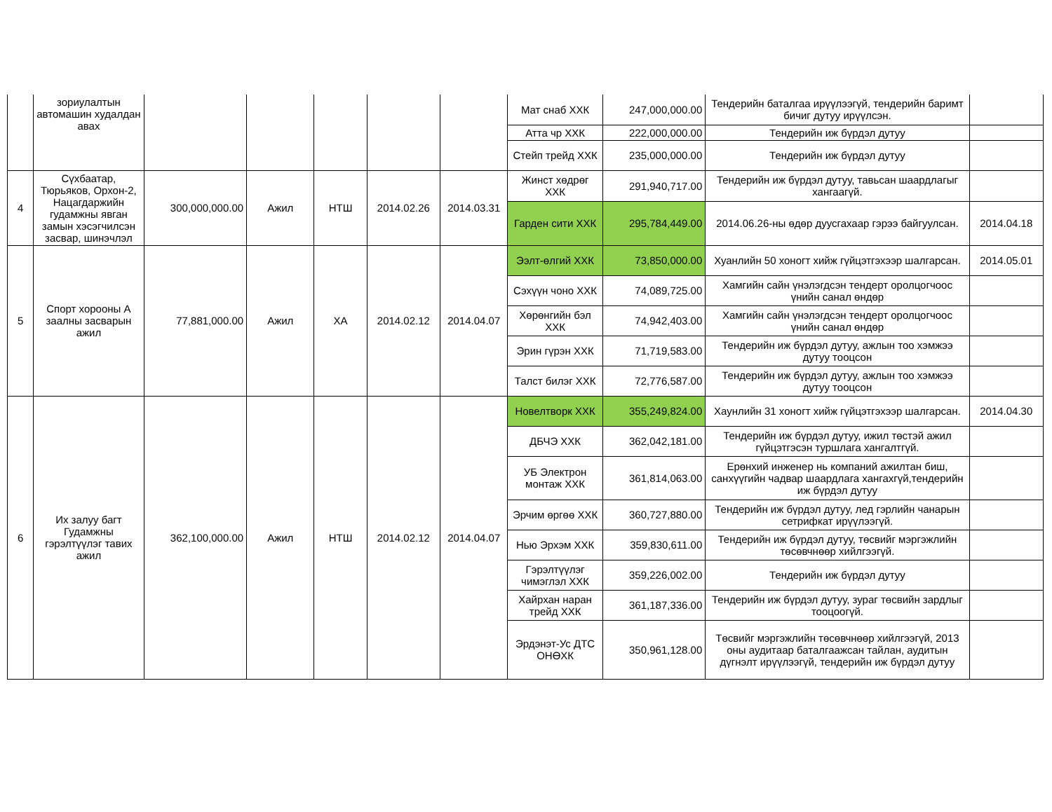| | зориулалтын автомашин худалдан авах | | | | | | Мат снаб ХХК | 247,000,000.00 | Тендерийн баталгаа ирүүлээгүй, тендерийн баримт бичиг дутуу ирүүлсэн. | |
| | | | | | | | Атта чр ХХК | 222,000,000.00 | Тендерийн иж бүрдэл дутуу | |
| | | | | | | | Стейп трейд ХХК | 235,000,000.00 | Тендерийн иж бүрдэл дутуу | |
| 4 | Сүхбаатар, Тюрьяков, Орхон-2, Нацагдаржийн гудамжны явган замын хэсэгчилсэн засвар, шинэчлэл | 300,000,000.00 | Ажил | НТШ | 2014.02.26 | 2014.03.31 | Жинст хөдрөг ХХК | 291,940,717.00 | Тендерийн иж бүрдэл дутуу, тавьсан шаардлагыг хангаагүй. | |
| | | | | | | | Гарден сити ХХК | 295,784,449.00 | 2014.06.26-ны өдөр дуусгахаар гэрээ байгуулсан. | 2014.04.18 |
| 5 | Спорт хорооны А заалны засварын ажил | 77,881,000.00 | Ажил | ХА | 2014.02.12 | 2014.04.07 | Ээлт-өлгий ХХК | 73,850,000.00 | Хуанлийн 50 хоногт хийж гүйцэтгэхээр шалгарсан. | 2014.05.01 |
| | | | | | | | Сэхүүн чоно ХХК | 74,089,725.00 | Хамгийн сайн үнэлэгдсэн тендерт оролцогчоос үнийн санал өндөр | |
| | | | | | | | Хөрөнгийн бэл ХХК | 74,942,403.00 | Хамгийн сайн үнэлэгдсэн тендерт оролцогчоос үнийн санал өндөр | |
| | | | | | | | Эрин гүрэн ХХК | 71,719,583.00 | Тендерийн иж бүрдэл дутуу, ажлын тоо хэмжээ дутуу тооцсон | |
| | | | | | | | Талст билэг ХХК | 72,776,587.00 | Тендерийн иж бүрдэл дутуу, ажлын тоо хэмжээ дутуу тооцсон | |
| 6 | Их залуу багт Гудамжны гэрэлтүүлэг тавих ажил | 362,100,000.00 | Ажил | НТШ | 2014.02.12 | 2014.04.07 | Новелтворк ХХК | 355,249,824.00 | Хаунлийн 31 хоногт хийж гүйцэтгэхээр шалгарсан. | 2014.04.30 |
| | | | | | | | ДБЧЭ ХХК | 362,042,181.00 | Тендерийн иж бүрдэл дутуу, ижил төстэй ажил гүйцэтгэсэн туршлага хангалтгүй. | |
| | | | | | | | УБ Электрон монтаж ХХК | 361,814,063.00 | Ерөнхий инженер нь компаний ажилтан биш, санхүүгийн чадвар шаардлага хангахгүй,тендерийн иж бүрдэл дутуу | |
| | | | | | | | Эрчим өргөө ХХК | 360,727,880.00 | Тендерийн иж бүрдэл дутуу, лед гэрлийн чанарын сетрифкат ирүүлээгүй. | |
| | | | | | | | Нью Эрхэм ХХК | 359,830,611.00 | Тендерийн иж бүрдэл дутуу, төсвийг мэргэжлийн төсөвчнөөр хийлгээгүй. | |
| | | | | | | | Гэрэлтүүлэг чимэглэл ХХК | 359,226,002.00 | Тендерийн иж бүрдэл дутуу | |
| | | | | | | | Хайрхан наран трейд ХХК | 361,187,336.00 | Тендерийн иж бүрдэл дутуу, зураг төсвийн зардлыг тооцоогүй. | |
| | | | | | | | Эрдэнэт-Ус ДТС ОНӨХК | 350,961,128.00 | Төсвийг мэргэжлийн төсөвчнөөр хийлгээгүй, 2013 оны аудитаар баталгаажсан тайлан, аудитын дүгнэлт ирүүлээгүй, тендерийн иж бүрдэл дутуу | |